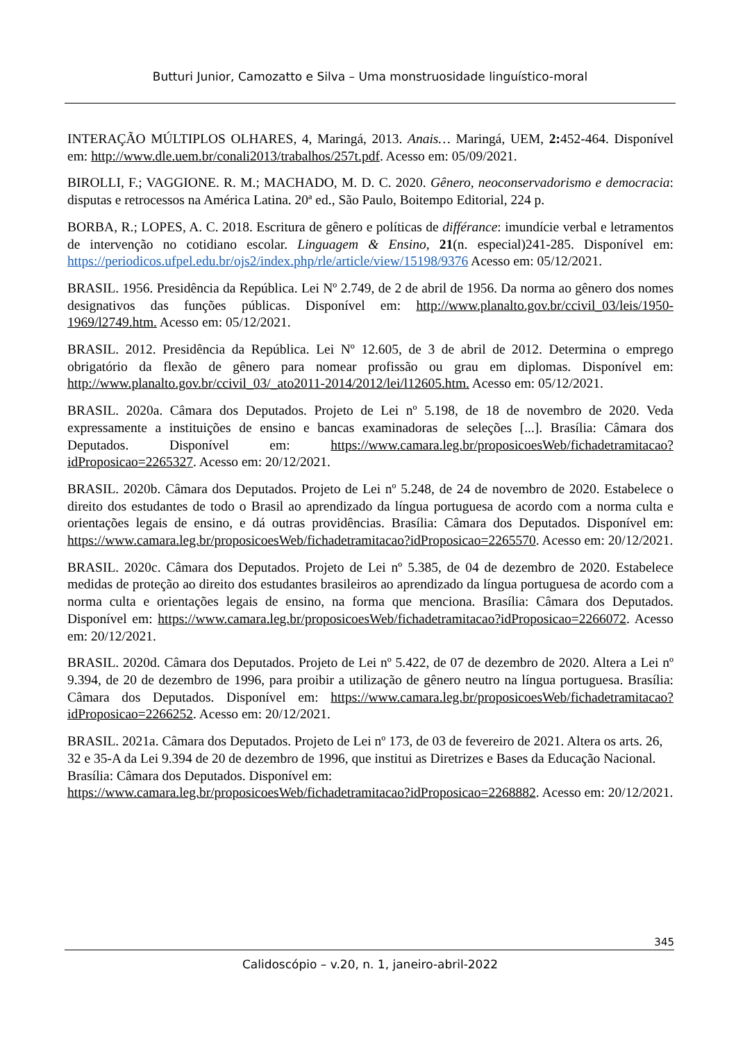Butturi Junior, Camozatto e Silva – Uma monstruosidade linguístico-moral
INTERAÇÃO MÚLTIPLOS OLHARES, 4, Maringá, 2013. Anais… Maringá, UEM, 2: 452-464. Disponível em: http://www.dle.uem.br/conali2013/trabalhos/257t.pdf. Acesso em: 05/09/2021.
BIROLLI, F.; VAGGIONE. R. M.; MACHADO, M. D. C. 2020. Gênero, neoconservadorismo e democracia: disputas e retrocessos na América Latina. 20ª ed., São Paulo, Boitempo Editorial, 224 p.
BORBA, R.; LOPES, A. C. 2018. Escritura de gênero e políticas de différance: imundície verbal e letramentos de intervenção no cotidiano escolar. Linguagem & Ensino, 21(n. especial)241-285. Disponível em: https://periodicos.ufpel.edu.br/ojs2/index.php/rle/article/view/15198/9376 Acesso em: 05/12/2021.
BRASIL. 1956. Presidência da República. Lei Nº 2.749, de 2 de abril de 1956. Da norma ao gênero dos nomes designativos das funções públicas. Disponível em: http://www.planalto.gov.br/ccivil_03/leis/1950-1969/l2749.htm. Acesso em: 05/12/2021.
BRASIL. 2012. Presidência da República. Lei Nº 12.605, de 3 de abril de 2012. Determina o emprego obrigatório da flexão de gênero para nomear profissão ou grau em diplomas. Disponível em: http://www.planalto.gov.br/ccivil_03/_ato2011-2014/2012/lei/l12605.htm. Acesso em: 05/12/2021.
BRASIL. 2020a. Câmara dos Deputados. Projeto de Lei nº 5.198, de 18 de novembro de 2020. Veda expressamente a instituições de ensino e bancas examinadoras de seleções [...]. Brasília: Câmara dos Deputados. Disponível em: https://www.camara.leg.br/proposicoesWeb/fichadetramitacao?idProposicao=2265327. Acesso em: 20/12/2021.
BRASIL. 2020b. Câmara dos Deputados. Projeto de Lei nº 5.248, de 24 de novembro de 2020. Estabelece o direito dos estudantes de todo o Brasil ao aprendizado da língua portuguesa de acordo com a norma culta e orientações legais de ensino, e dá outras providências. Brasília: Câmara dos Deputados. Disponível em: https://www.camara.leg.br/proposicoesWeb/fichadetramitacao?idProposicao=2265570. Acesso em: 20/12/2021.
BRASIL. 2020c. Câmara dos Deputados. Projeto de Lei nº 5.385, de 04 de dezembro de 2020. Estabelece medidas de proteção ao direito dos estudantes brasileiros ao aprendizado da língua portuguesa de acordo com a norma culta e orientações legais de ensino, na forma que menciona. Brasília: Câmara dos Deputados. Disponível em: https://www.camara.leg.br/proposicoesWeb/fichadetramitacao?idProposicao=2266072. Acesso em: 20/12/2021.
BRASIL. 2020d. Câmara dos Deputados. Projeto de Lei nº 5.422, de 07 de dezembro de 2020. Altera a Lei nº 9.394, de 20 de dezembro de 1996, para proibir a utilização de gênero neutro na língua portuguesa. Brasília: Câmara dos Deputados. Disponível em: https://www.camara.leg.br/proposicoesWeb/fichadetramitacao?idProposicao=2266252. Acesso em: 20/12/2021.
BRASIL. 2021a. Câmara dos Deputados. Projeto de Lei nº 173, de 03 de fevereiro de 2021. Altera os arts. 26, 32 e 35-A da Lei 9.394 de 20 de dezembro de 1996, que institui as Diretrizes e Bases da Educação Nacional. Brasília: Câmara dos Deputados. Disponível em: https://www.camara.leg.br/proposicoesWeb/fichadetramitacao?idProposicao=2268882. Acesso em: 20/12/2021.
345
Calidoscópio – v.20, n. 1, janeiro-abril-2022